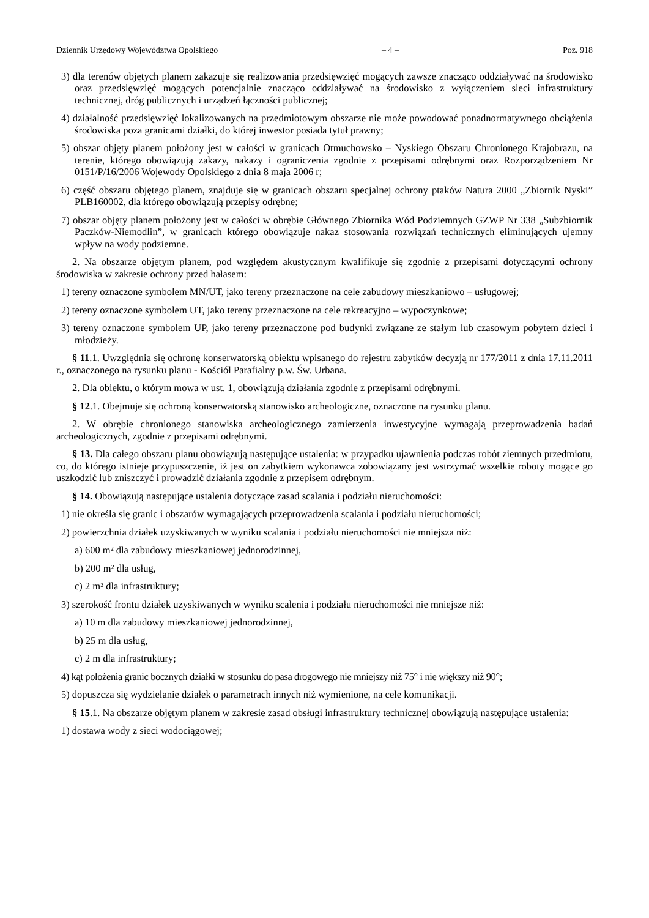Dziennik Urzędowy Województwa Opolskiego – 4 – Poz. 918
3) dla terenów objętych planem zakazuje się realizowania przedsięwzięć mogących zawsze znacząco oddziaływać na środowisko oraz przedsięwzięć mogących potencjalnie znacząco oddziaływać na środowisko z wyłączeniem sieci infrastruktury technicznej, dróg publicznych i urządzeń łączności publicznej;
4) działalność przedsięwzięć lokalizowanych na przedmiotowym obszarze nie może powodować ponadnormatywnego obciążenia środowiska poza granicami działki, do której inwestor posiada tytuł prawny;
5) obszar objęty planem położony jest w całości w granicach Otmuchowsko – Nyskiego Obszaru Chronionego Krajobrazu, na terenie, którego obowiązują zakazy, nakazy i ograniczenia zgodnie z przepisami odrębnymi oraz Rozporządzeniem Nr 0151/P/16/2006 Wojewody Opolskiego z dnia 8 maja 2006 r;
6) część obszaru objętego planem, znajduje się w granicach obszaru specjalnej ochrony ptaków Natura 2000 „Zbiornik Nyski” PLB160002, dla którego obowiązują przepisy odrębne;
7) obszar objęty planem położony jest w całości w obrębie Głównego Zbiornika Wód Podziemnych GZWP Nr 338 „Subzbiornik Paczków-Niemodlin”, w granicach którego obowiązuje nakaz stosowania rozwiązań technicznych eliminujących ujemny wpływ na wody podziemne.
2. Na obszarze objętym planem, pod względem akustycznym kwalifikuje się zgodnie z przepisami dotyczącymi ochrony środowiska w zakresie ochrony przed hałasem:
1) tereny oznaczone symbolem MN/UT, jako tereny przeznaczone na cele zabudowy mieszkaniowo – usługowej;
2) tereny oznaczone symbolem UT, jako tereny przeznaczone na cele rekreacyjno – wypoczynkowe;
3) tereny oznaczone symbolem UP, jako tereny przeznaczone pod budynki związane ze stałym lub czasowym pobytem dzieci i młodzieży.
§ 11.1. Uwzględnia się ochronę konserwatorską obiektu wpisanego do rejestru zabytków decyzją nr 177/2011 z dnia 17.11.2011 r., oznaczonego na rysunku planu - Kościół Parafialny p.w. Św. Urbana.
2. Dla obiektu, o którym mowa w ust. 1, obowiązują działania zgodnie z przepisami odrębnymi.
§ 12.1. Obejmuje się ochroną konserwatorską stanowisko archeologiczne, oznaczone na rysunku planu.
2. W obrębie chronionego stanowiska archeologicznego zamierzenia inwestycyjne wymagają przeprowadzenia badań archeologicznych, zgodnie z przepisami odrębnymi.
§ 13. Dla całego obszaru planu obowiązują następujące ustalenia: w przypadku ujawnienia podczas robót ziemnych przedmiotu, co, do którego istnieje przypuszczenie, iż jest on zabytkiem wykonawca zobowiązany jest wstrzymać wszelkie roboty mogące go uszkodzić lub zniszczyć i prowadzić działania zgodnie z przepisem odrębnym.
§ 14. Obowiązują następujące ustalenia dotyczące zasad scalania i podziału nieruchomości:
1) nie określa się granic i obszarów wymagających przeprowadzenia scalania i podziału nieruchomości;
2) powierzchnia działek uzyskiwanych w wyniku scalania i podziału nieruchomości nie mniejsza niż:
a) 600 m² dla zabudowy mieszkaniowej jednorodzinnej,
b) 200 m² dla usług,
c) 2 m² dla infrastruktury;
3) szerokość frontu działek uzyskiwanych w wyniku scalenia i podziału nieruchomości nie mniejsze niż:
a) 10 m dla zabudowy mieszkaniowej jednorodzinnej,
b) 25 m dla usług,
c) 2 m dla infrastruktury;
4) kąt położenia granic bocznych działki w stosunku do pasa drogowego nie mniejszy niż 75° i nie większy niż 90°;
5) dopuszcza się wydzielanie działek o parametrach innych niż wymienione, na cele komunikacji.
§ 15.1. Na obszarze objętym planem w zakresie zasad obsługi infrastruktury technicznej obowiązują następujące ustalenia:
1) dostawa wody z sieci wodociągowej;